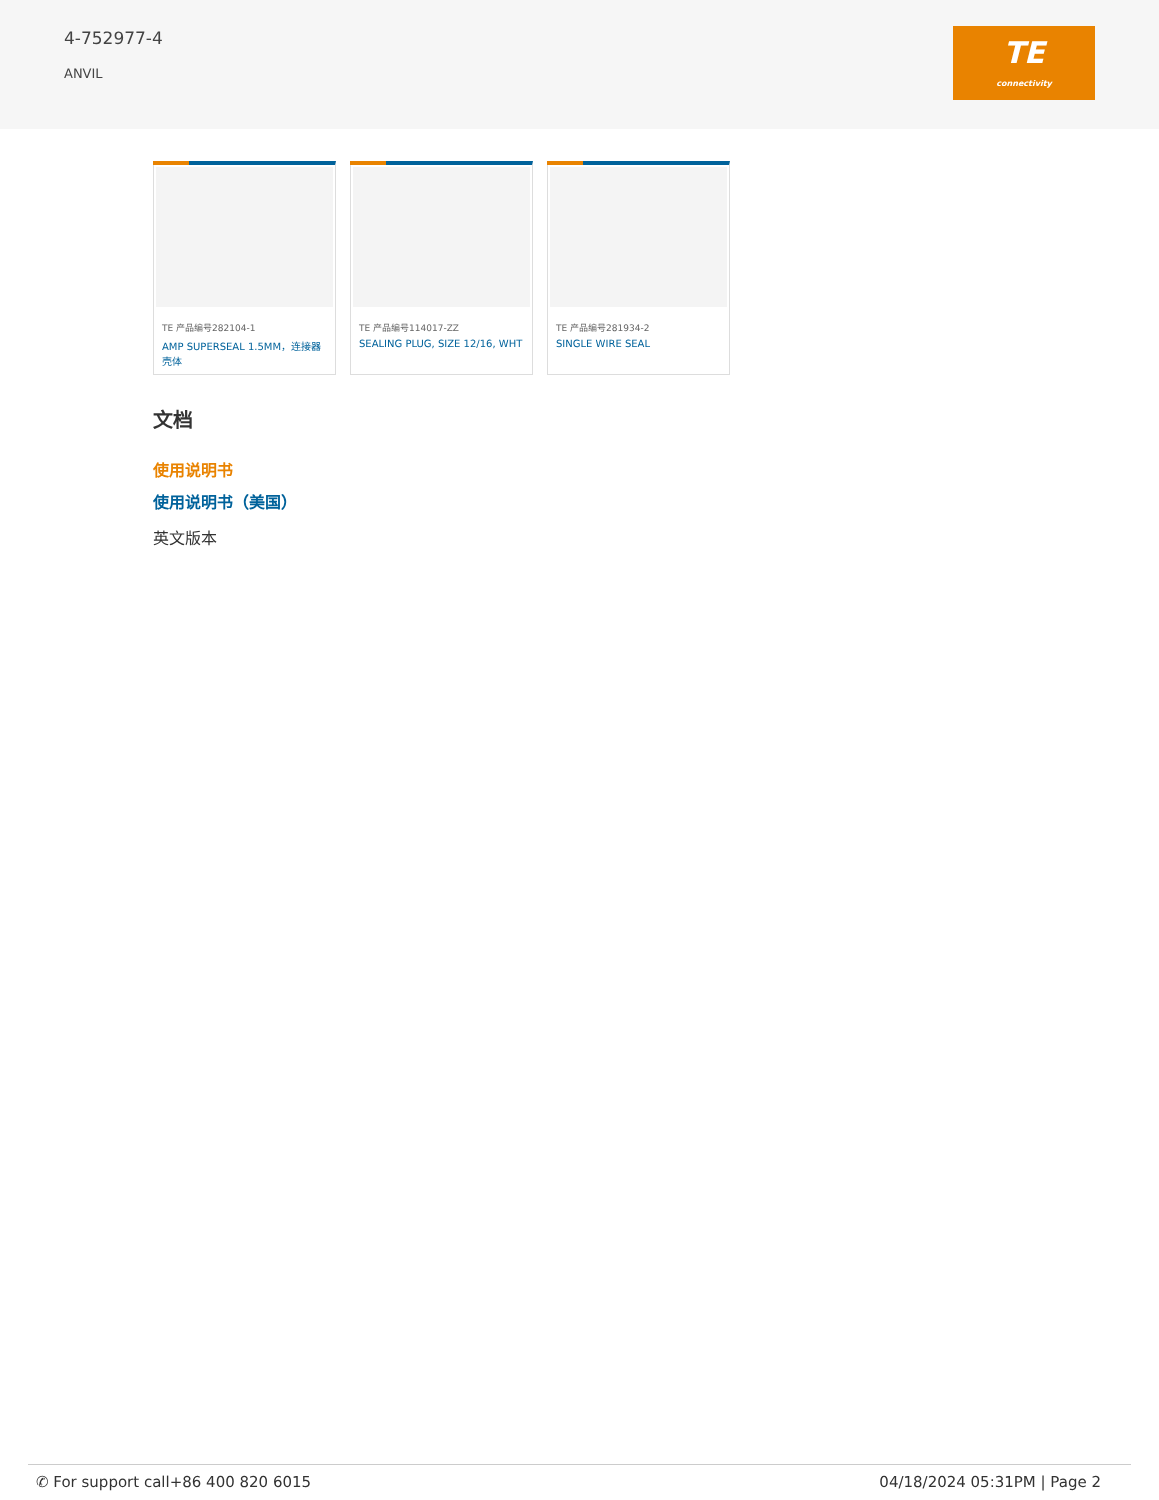4-752977-4
ANVIL
TE
connectivity
TE 产品编号282104-1
AMP SUPERSEAL 1.5MM，连接器壳体
TE 产品编号114017-ZZ
SEALING PLUG, SIZE 12/16, WHT
TE 产品编号281934-2
SINGLE WIRE SEAL
文档
使用说明书
使用说明书（美国）
英文版本
✆ For support call+86 400 820 6015 04/18/2024 05:31PM | Page 2